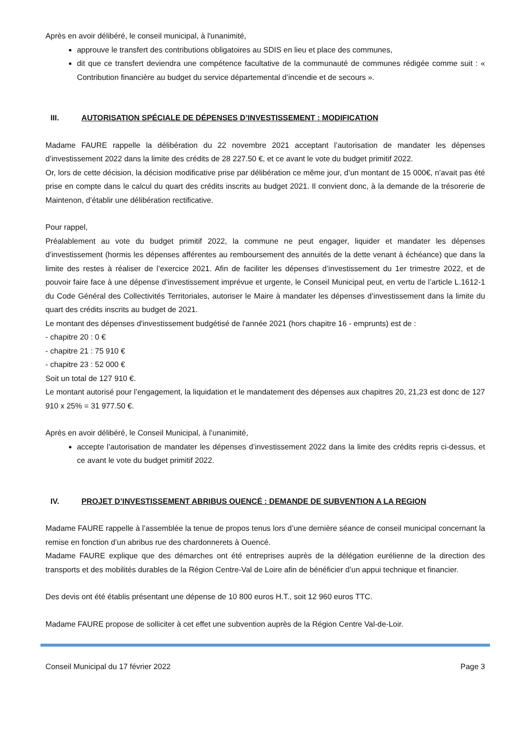Après en avoir délibéré, le conseil municipal, à l'unanimité,
approuve le transfert des contributions obligatoires au SDIS en lieu et place des communes,
dit que ce transfert deviendra une compétence facultative de la communauté de communes rédigée comme suit : « Contribution financière au budget du service départemental d’incendie et de secours ».
III. AUTORISATION SPÉCIALE DE DÉPENSES D’INVESTISSEMENT : MODIFICATION
Madame FAURE rappelle la délibération du 22 novembre 2021 acceptant l’autorisation de mandater les dépenses d’investissement 2022 dans la limite des crédits de 28 227.50 €, et ce avant le vote du budget primitif 2022.
Or, lors de cette décision, la décision modificative prise par délibération ce même jour, d’un montant de 15 000€, n’avait pas été prise en compte dans le calcul du quart des crédits inscrits au budget 2021. Il convient donc, à la demande de la trésorerie de Maintenon, d’établir une délibération rectificative.
Pour rappel,
Préalablement au vote du budget primitif 2022, la commune ne peut engager, liquider et mandater les dépenses d’investissement (hormis les dépenses afférentes au remboursement des annuités de la dette venant à échéance) que dans la limite des restes à réaliser de l’exercice 2021. Afin de faciliter les dépenses d’investissement du 1er trimestre 2022, et de pouvoir faire face à une dépense d’investissement imprévue et urgente, le Conseil Municipal peut, en vertu de l’article L.1612-1 du Code Général des Collectivités Territoriales, autoriser le Maire à mandater les dépenses d’investissement dans la limite du quart des crédits inscrits au budget de 2021.
Le montant des dépenses d'investissement budgétisé de l'année 2021 (hors chapitre 16 - emprunts) est de :
- chapitre 20 : 0 €
- chapitre 21 : 75 910 €
- chapitre 23 : 52 000 €
Soit un total de 127 910 €.
Le montant autorisé pour l’engagement, la liquidation et le mandatement des dépenses aux chapitres 20, 21,23 est donc de 127 910 x 25% = 31 977.50 €.
Après en avoir délibéré, le Conseil Municipal, à l’unanimité,
accepte l’autorisation de mandater les dépenses d’investissement 2022 dans la limite des crédits repris ci-dessus, et ce avant le vote du budget primitif 2022.
IV. PROJET D’INVESTISSEMENT ABRIBUS OUENCÉ : DEMANDE DE SUBVENTION A LA REGION
Madame FAURE rappelle à l’assemblée la tenue de propos tenus lors d’une dernière séance de conseil municipal concernant la remise en fonction d’un abribus rue des chardonnerets à Ouencé.
Madame FAURE explique que des démarches ont été entreprises auprès de la délégation eurélienne de la direction des transports et des mobilités durables de la Région Centre-Val de Loire afin de bénéficier d’un appui technique et financier.
Des devis ont été établis présentant une dépense de 10 800 euros H.T., soit 12 960 euros TTC.
Madame FAURE propose de solliciter à cet effet une subvention auprès de la Région Centre Val-de-Loir.
Conseil Municipal du 17 février 2022 Page 3